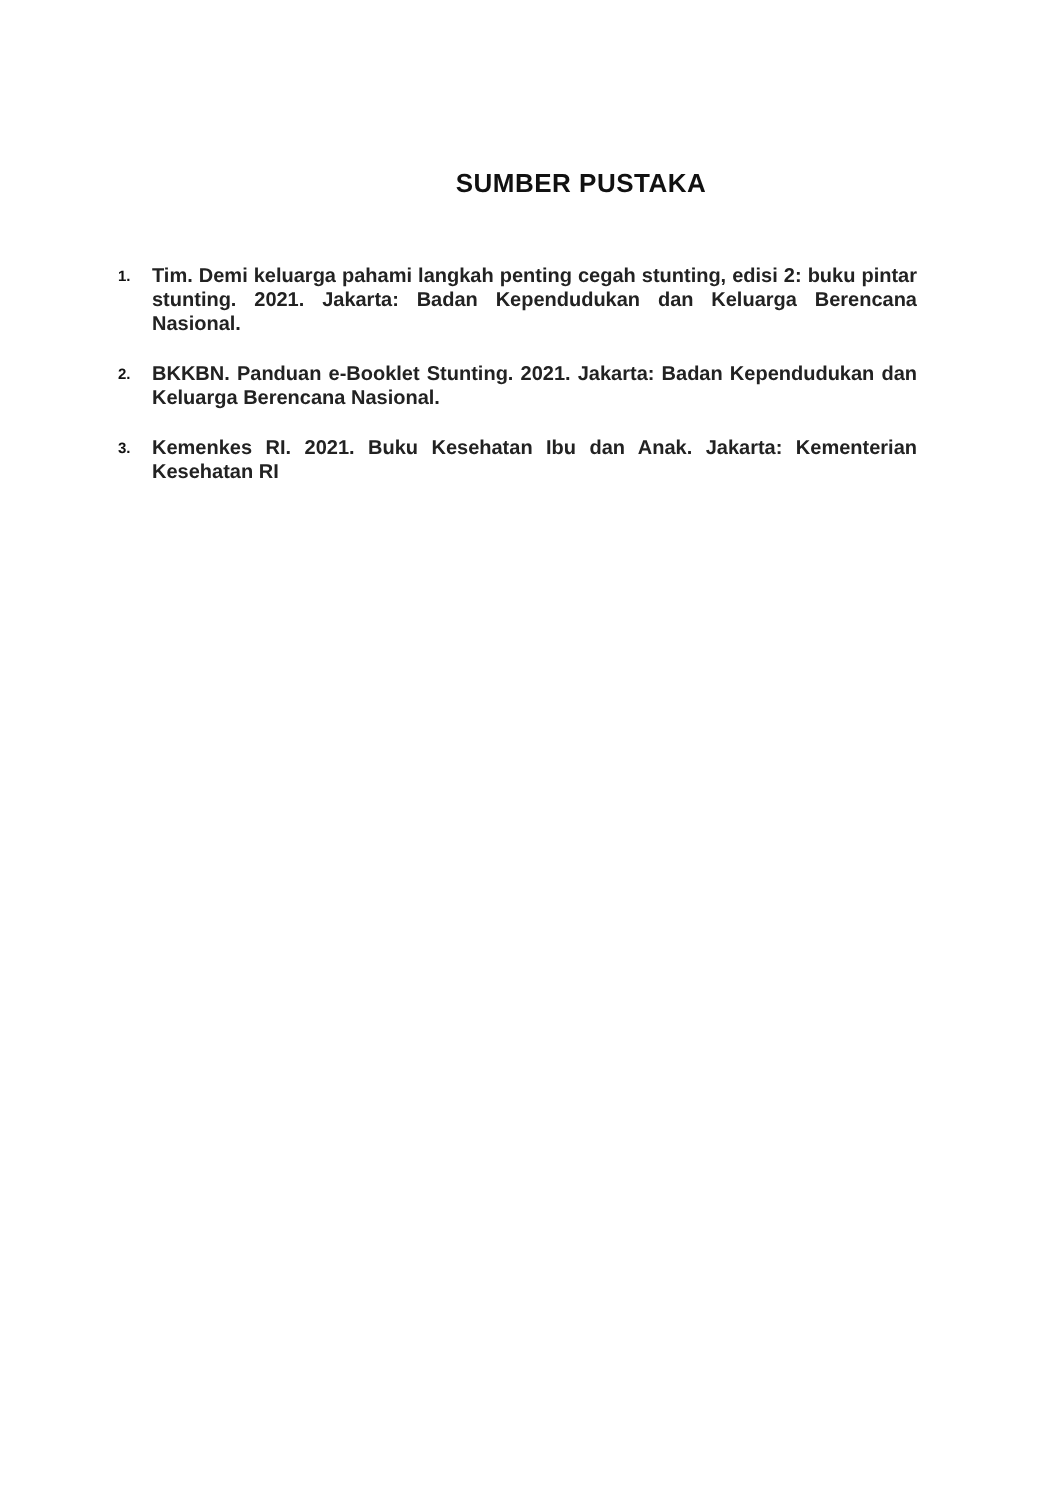SUMBER PUSTAKA
1.
Tim. Demi keluarga pahami langkah penting cegah stunting, edisi 2: buku pintar stunting. 2021. Jakarta: Badan Kependudukan dan Keluarga Berencana Nasional.
2.
BKKBN. Panduan e-Booklet Stunting. 2021. Jakarta: Badan Kependudukan dan Keluarga Berencana Nasional.
3.
Kemenkes RI. 2021. Buku Kesehatan Ibu dan Anak. Jakarta: Kementerian Kesehatan RI